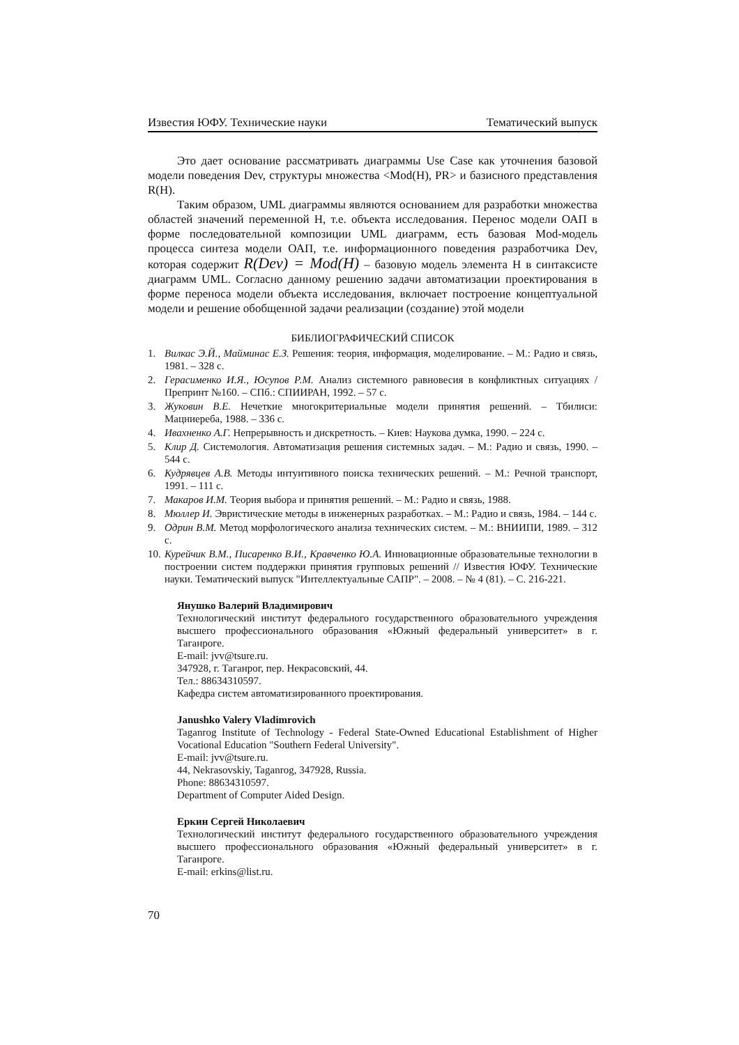Известия ЮФУ. Технические науки Тематический выпуск
Это дает основание рассматривать диаграммы Use Case как уточнения базовой модели поведения Dev, структуры множества <Mod(H), PR> и базисного представления R(H).
Таким образом, UML диаграммы являются основанием для разработки множества областей значений переменной H, т.е. объекта исследования. Перенос модели ОАП в форме последовательной композиции UML диаграмм, есть базовая Mod-модель процесса синтеза модели ОАП, т.е. информационного поведения разработчика Dev, которая содержит R(Dev) = Mod(H) – базовую модель элемента H в синтаксисте диаграмм UML. Согласно данному решению задачи автоматизации проектирования в форме переноса модели объекта исследования, включает построение концептуальной модели и решение обобщенной задачи реализации (создание) этой модели
БИБЛИОГРАФИЧЕСКИЙ СПИСОК
1. Вилкас Э.Й., Майминас Е.З. Решения: теория, информация, моделирование. – М.: Радио и связь, 1981. – 328 с.
2. Герасименко И.Я., Юсупов Р.М. Анализ системного равновесия в конфликтных ситуациях / Препринт №160. – СПб.: СПИИРАН, 1992. – 57 с.
3. Жуковин В.Е. Нечеткие многокритериальные модели принятия решений. – Тбилиси: Мацниереба, 1988. – 336 с.
4. Ивахненко А.Г. Непрерывность и дискретность. – Киев: Наукова думка, 1990. – 224 с.
5. Клир Д. Системология. Автоматизация решения системных задач. – М.: Радио и связь, 1990. – 544 с.
6. Кудрявцев А.В. Методы интуитивного поиска технических решений. – М.: Речной транспорт, 1991. – 111 с.
7. Макаров И.М. Теория выбора и принятия решений. – М.: Радио и связь, 1988.
8. Мюллер И. Эвристические методы в инженерных разработках. – М.: Радио и связь, 1984. – 144 с.
9. Одрин В.М. Метод морфологического анализа технических систем. – М.: ВНИИПИ, 1989. – 312 с.
10. Курейчик В.М., Писаренко В.И., Кравченко Ю.А. Инновационные образовательные технологии в построении систем поддержки принятия групповых решений // Известия ЮФУ. Технические науки. Тематический выпуск "Интеллектуальные САПР". – 2008. – № 4 (81). – С. 216-221.
Янушко Валерий Владимирович
Технологический институт федерального государственного образовательного учреждения высшего профессионального образования «Южный федеральный университет» в г. Таганроге.
E-mail: jvv@tsure.ru.
347928, г. Таганрог, пер. Некрасовский, 44.
Тел.: 88634310597.
Кафедра систем автоматизированного проектирования.
Janushko Valery Vladimrovich
Taganrog Institute of Technology - Federal State-Owned Educational Establishment of Higher Vocational Education "Southern Federal University".
E-mail: jvv@tsure.ru.
44, Nekrasovskiy, Taganrog, 347928, Russia.
Phone: 88634310597.
Department of Computer Aided Design.
Еркин Сергей Николаевич
Технологический институт федерального государственного образовательного учреждения высшего профессионального образования «Южный федеральный университет» в г. Таганроге.
E-mail: erkins@list.ru.
70